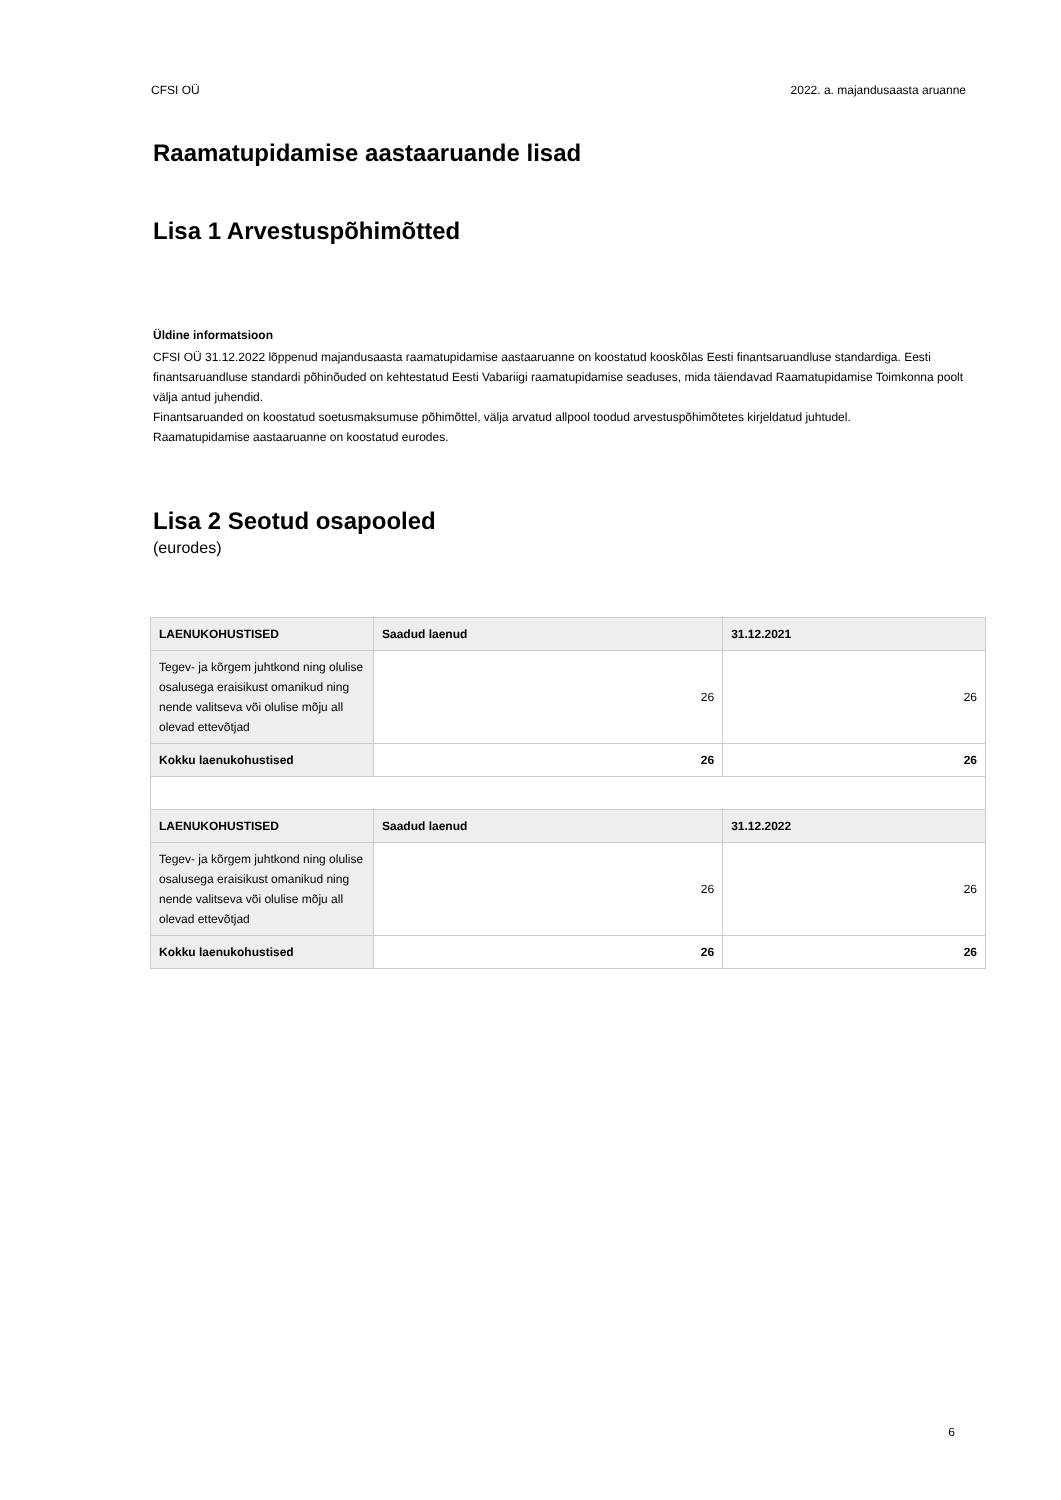CFSI OÜ 2022. a. majandusaasta aruanne
Raamatupidamise aastaaruande lisad
Lisa 1 Arvestuspõhimõtted
Üldine informatsioon
CFSI OÜ 31.12.2022 lõppenud majandusaasta raamatupidamise aastaaruanne on koostatud kooskõlas Eesti finantsaruandluse standardiga. Eesti finantsaruandluse standardi põhinõuded on kehtestatud Eesti Vabariigi raamatupidamise seaduses, mida täiendavad Raamatupidamise Toimkonna poolt välja antud juhendid.
Finantsaruanded on koostatud soetusmaksumuse põhimõttel, välja arvatud allpool toodud arvestuspõhimõtetes kirjeldatud juhtudel.
Raamatupidamise aastaaruanne on koostatud eurodes.
Lisa 2 Seotud osapooled
(eurodes)
| LAENUKOHUSTISED | Saadud laenud | 31.12.2021 |
| --- | --- | --- |
| Tegev- ja kõrgem juhtkond ning olulise osalusega eraisikust omanikud ning nende valitseva või olulise mõju all olevad ettevõtjad | 26 | 26 |
| Kokku laenukohustised | 26 | 26 |
| LAENUKOHUSTISED | Saadud laenud | 31.12.2022 |
| Tegev- ja kõrgem juhtkond ning olulise osalusega eraisikust omanikud ning nende valitseva või olulise mõju all olevad ettevõtjad | 26 | 26 |
| Kokku laenukohustised | 26 | 26 |
6